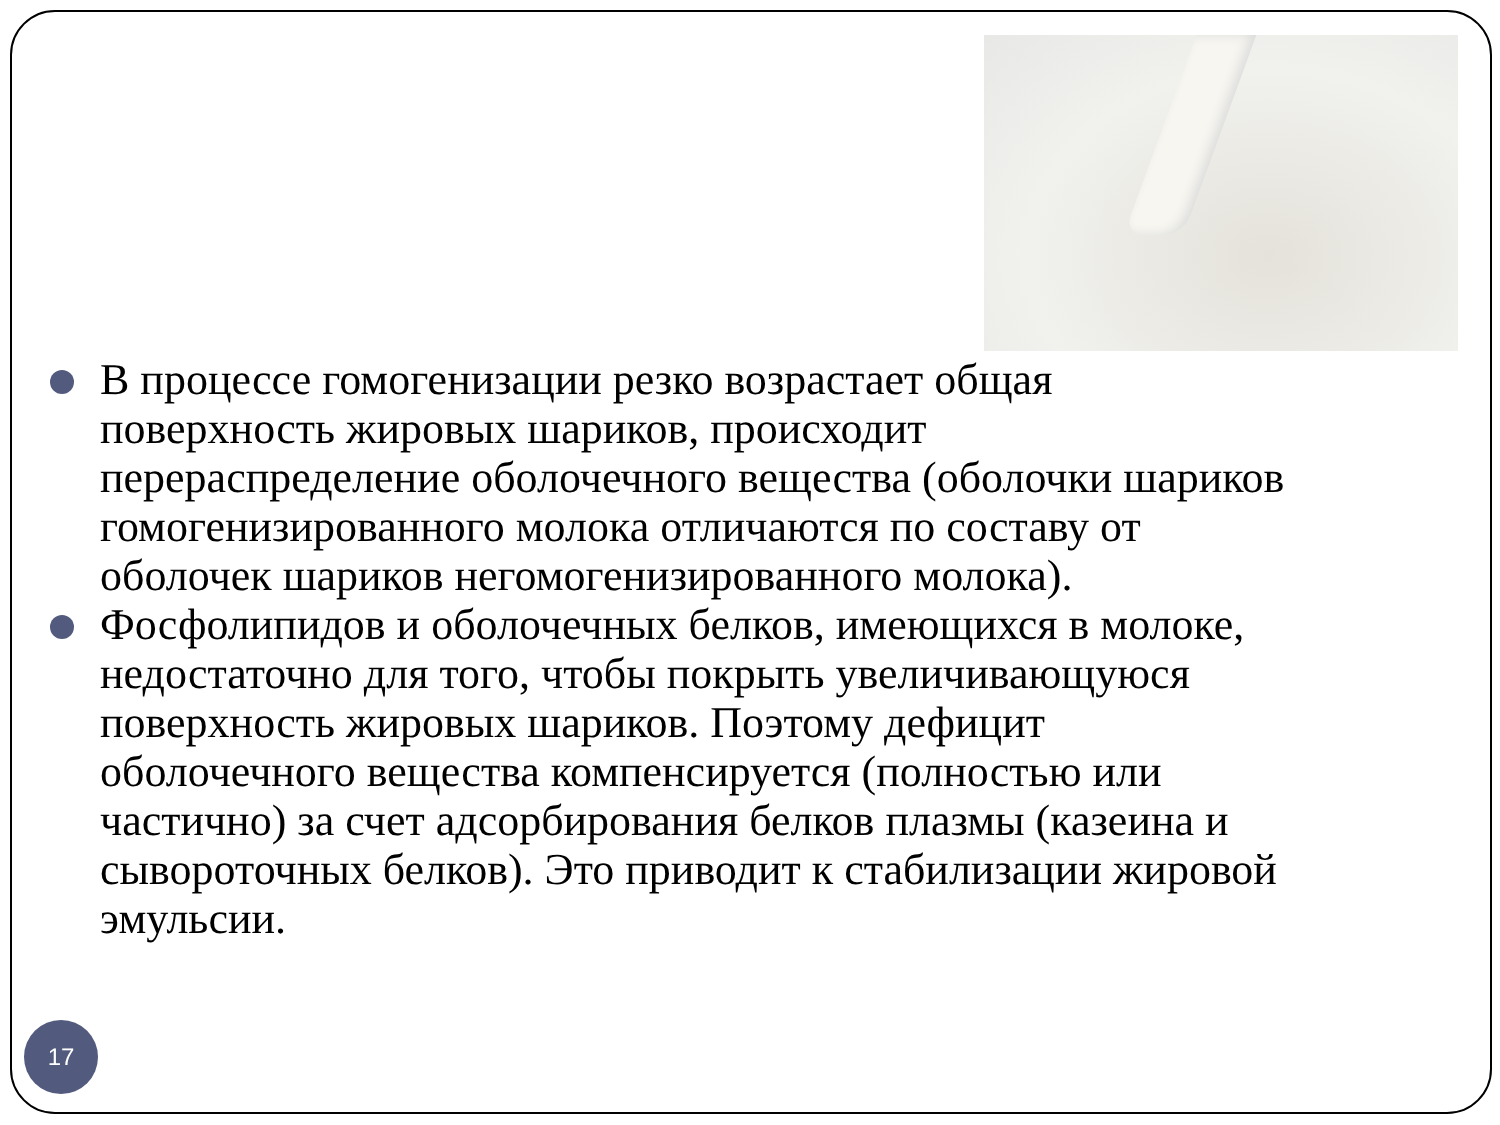В процессе гомогенизации резко возрастает общая поверхность жировых шариков, происходит перераспределение оболочечного вещества (оболочки шариков гомогенизированного молока отличаются по составу от оболочек шариков негомогенизированного молока).
Фосфолипидов и оболочечных белков, имеющихся в молоке, недостаточно для того, чтобы покрыть увеличивающуюся поверхность жировых шариков. Поэтому дефицит оболочечного вещества компенсируется (полностью или частично) за счет адсорбирования белков плазмы (казеина и сывороточных белков). Это приводит к стабилизации жировой эмульсии.
17